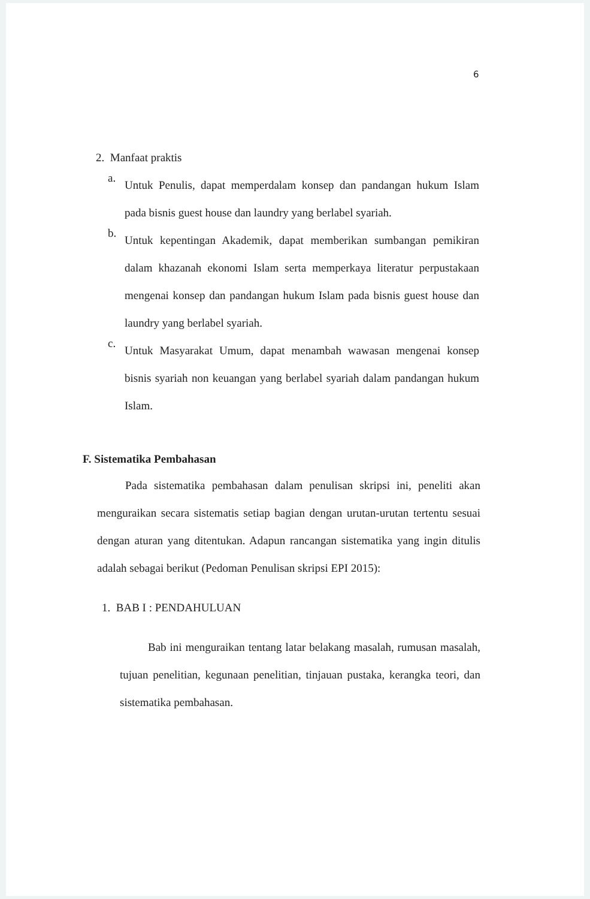6
2. Manfaat praktis
a. Untuk Penulis, dapat memperdalam konsep dan pandangan hukum Islam pada bisnis guest house dan laundry yang berlabel syariah.
b. Untuk kepentingan Akademik, dapat memberikan sumbangan pemikiran dalam khazanah ekonomi Islam serta memperkaya literatur perpustakaan mengenai konsep dan pandangan hukum Islam pada bisnis guest house dan laundry yang berlabel syariah.
c. Untuk Masyarakat Umum, dapat menambah wawasan mengenai konsep bisnis syariah non keuangan yang berlabel syariah dalam pandangan hukum Islam.
F. Sistematika Pembahasan
Pada sistematika pembahasan dalam penulisan skripsi ini, peneliti akan menguraikan secara sistematis setiap bagian dengan urutan-urutan tertentu sesuai dengan aturan yang ditentukan. Adapun rancangan sistematika yang ingin ditulis adalah sebagai berikut (Pedoman Penulisan skripsi EPI 2015):
1. BAB I : PENDAHULUAN
Bab ini menguraikan tentang latar belakang masalah, rumusan masalah, tujuan penelitian, kegunaan penelitian, tinjauan pustaka, kerangka teori, dan sistematika pembahasan.